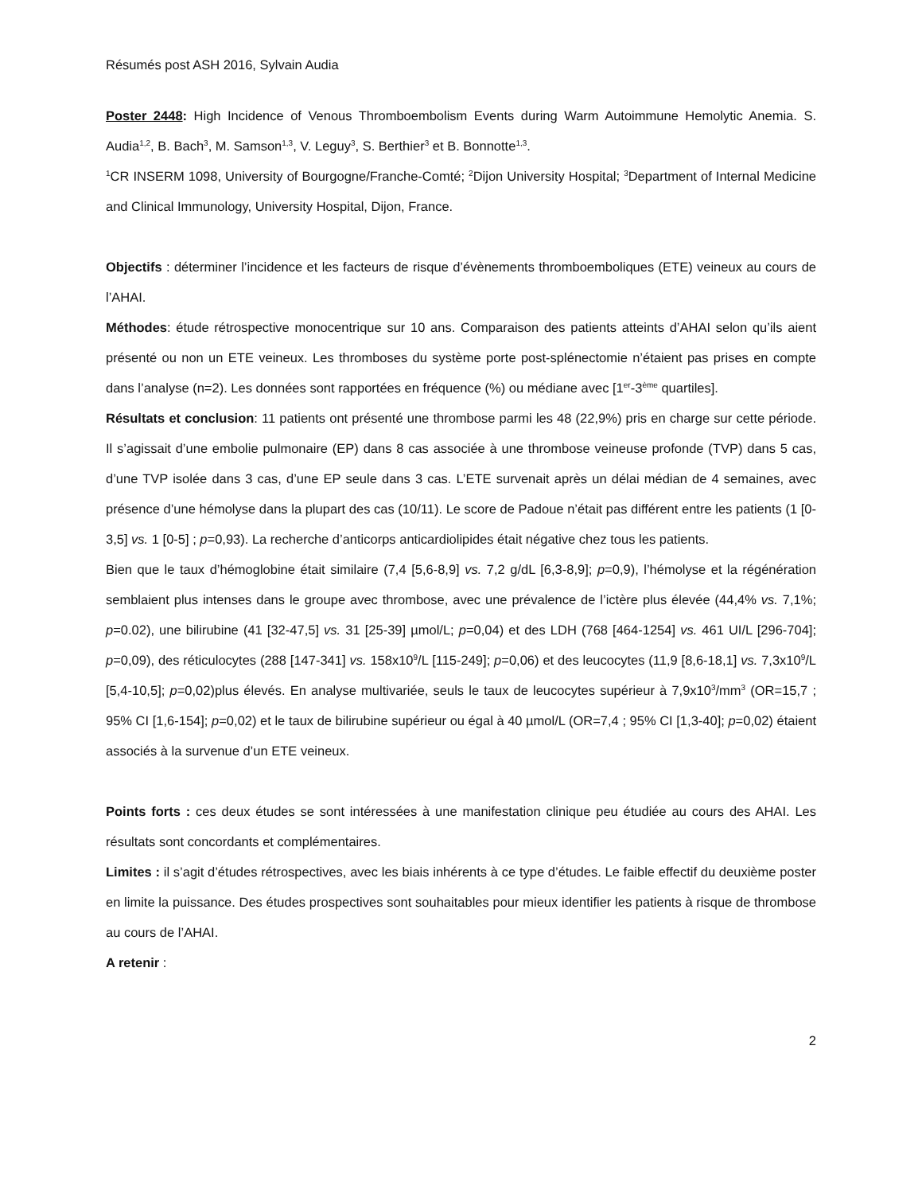Résumés post ASH 2016, Sylvain Audia
Poster 2448: High Incidence of Venous Thromboembolism Events during Warm Autoimmune Hemolytic Anemia. S. Audia<sup>1,2</sup>, B. Bach<sup>3</sup>, M. Samson<sup>1,3</sup>, V. Leguy<sup>3</sup>, S. Berthier<sup>3</sup> et B. Bonnotte<sup>1,3</sup>.
<sup>1</sup> CR INSERM 1098, University of Bourgogne/Franche-Comté; <sup>2</sup>Dijon University Hospital; <sup>3</sup>Department of Internal Medicine and Clinical Immunology, University Hospital, Dijon, France.
Objectifs : déterminer l’incidence et les facteurs de risque d’évènements thromboemboliques (ETE) veineux au cours de l’AHAI.
Méthodes: étude rétrospective monocentrique sur 10 ans. Comparaison des patients atteints d’AHAI selon qu’ils aient présenté ou non un ETE veineux. Les thromboses du système porte post-splénectomie n’étaient pas prises en compte dans l’analyse (n=2). Les données sont rapportées en fréquence (%) ou médiane avec [1<sup>er</sup>-3<sup>ème</sup> quartiles].
Résultats et conclusion: 11 patients ont présenté une thrombose parmi les 48 (22,9%) pris en charge sur cette période. Il s’agissait d’une embolie pulmonaire (EP) dans 8 cas associée à une thrombose veineuse profonde (TVP) dans 5 cas, d’une TVP isolée dans 3 cas, d’une EP seule dans 3 cas. L’ETE survenait après un délai médian de 4 semaines, avec présence d’une hémolyse dans la plupart des cas (10/11). Le score de Padoue n’était pas différent entre les patients (1 [0-3,5] vs. 1 [0-5] ; p=0,93). La recherche d’anticorps anticardiolipides était négative chez tous les patients.
Bien que le taux d’hémoglobine était similaire (7,4 [5,6-8,9] vs. 7,2 g/dL [6,3-8,9]; p=0,9), l’hémolyse et la régénération semblaient plus intenses dans le groupe avec thrombose, avec une prévalence de l’ictère plus élevée (44,4% vs. 7,1%; p=0.02), une bilirubine (41 [32-47,5] vs. 31 [25-39] µmol/L; p=0,04) et des LDH (768 [464-1254] vs. 461 UI/L [296-704]; p=0,09), des réticulocytes (288 [147-341] vs. 158x10<sup>9</sup>/L [115-249]; p=0,06) et des leucocytes (11,9 [8,6-18,1] vs. 7,3x10<sup>9</sup>/L [5,4-10,5]; p=0,02)plus élevés. En analyse multivariée, seuls le taux de leucocytes supérieur à 7,9x10<sup>3</sup>/mm<sup>3</sup> (OR=15,7 ; 95% CI [1,6-154]; p=0,02) et le taux de bilirubine supérieur ou égal à 40 µmol/L (OR=7,4 ; 95% CI [1,3-40]; p=0,02) étaient associés à la survenue d’un ETE veineux.
Points forts : ces deux études se sont intéressées à une manifestation clinique peu étudiée au cours des AHAI. Les résultats sont concordants et complémentaires.
Limites : il s’agit d’études rétrospectives, avec les biais inhérents à ce type d’études. Le faible effectif du deuxième poster en limite la puissance. Des études prospectives sont souhaitables pour mieux identifier les patients à risque de thrombose au cours de l’AHAI.
A retenir :
2